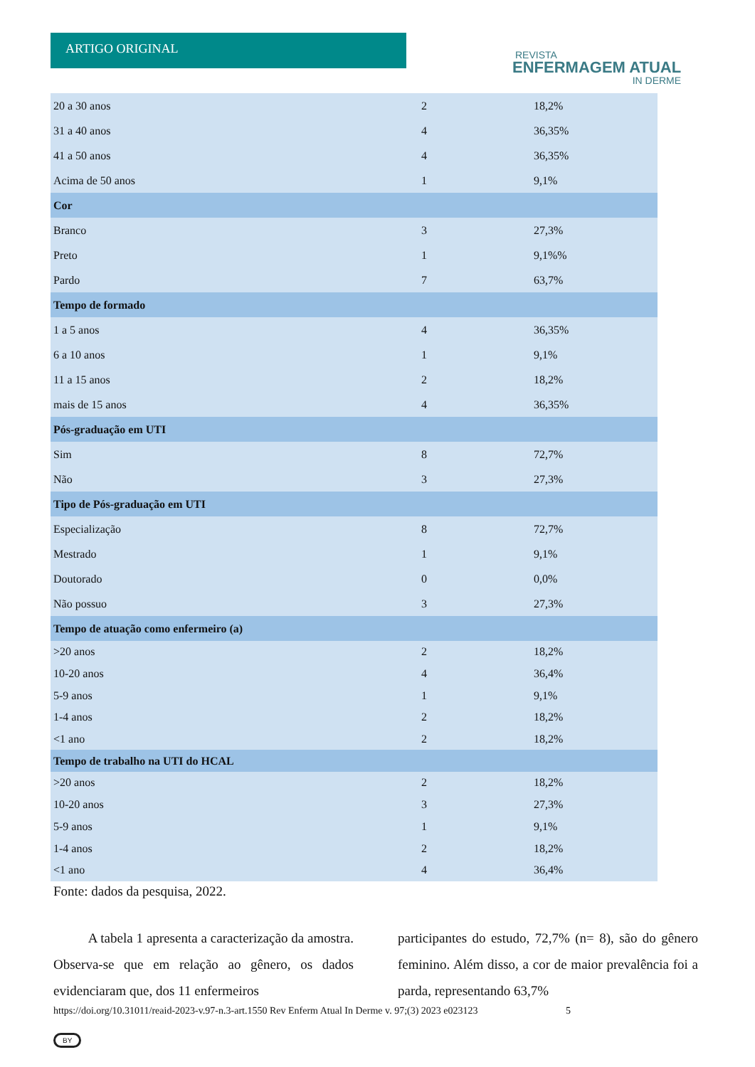ARTIGO ORIGINAL
REVISTA
ENFERMAGEM ATUAL
IN DERME
| 20 a 30 anos | 2 | 18,2% |
| 31 a 40 anos | 4 | 36,35% |
| 41 a 50 anos | 4 | 36,35% |
| Acima de 50 anos | 1 | 9,1% |
| Cor | | |
| Branco | 3 | 27,3% |
| Preto | 1 | 9,1%% |
| Pardo | 7 | 63,7% |
| Tempo de formado | | |
| 1 a 5 anos | 4 | 36,35% |
| 6 a 10 anos | 1 | 9,1% |
| 11 a 15 anos | 2 | 18,2% |
| mais de 15 anos | 4 | 36,35% |
| Pós-graduação em UTI | | |
| Sim | 8 | 72,7% |
| Não | 3 | 27,3% |
| Tipo de Pós-graduação em UTI | | |
| Especialização | 8 | 72,7% |
| Mestrado | 1 | 9,1% |
| Doutorado | 0 | 0,0% |
| Não possuo | 3 | 27,3% |
| Tempo de atuação como enfermeiro (a) | | |
| >20 anos | 2 | 18,2% |
| 10-20 anos | 4 | 36,4% |
| 5-9 anos | 1 | 9,1% |
| 1-4 anos | 2 | 18,2% |
| <1 ano | 2 | 18,2% |
| Tempo de trabalho na UTI do HCAL | | |
| >20 anos | 2 | 18,2% |
| 10-20 anos | 3 | 27,3% |
| 5-9 anos | 1 | 9,1% |
| 1-4 anos | 2 | 18,2% |
| <1 ano | 4 | 36,4% |
Fonte: dados da pesquisa, 2022.
A tabela 1 apresenta a caracterização da amostra. Observa-se que em relação ao gênero, os dados evidenciaram que, dos 11 enfermeiros
participantes do estudo, 72,7% (n= 8), são do gênero feminino. Além disso, a cor de maior prevalência foi a parda, representando 63,7%
https://doi.org/10.31011/reaid-2023-v.97-n.3-art.1550 Rev Enferm Atual In Derme v. 97;(3) 2023 e023123 5
BY